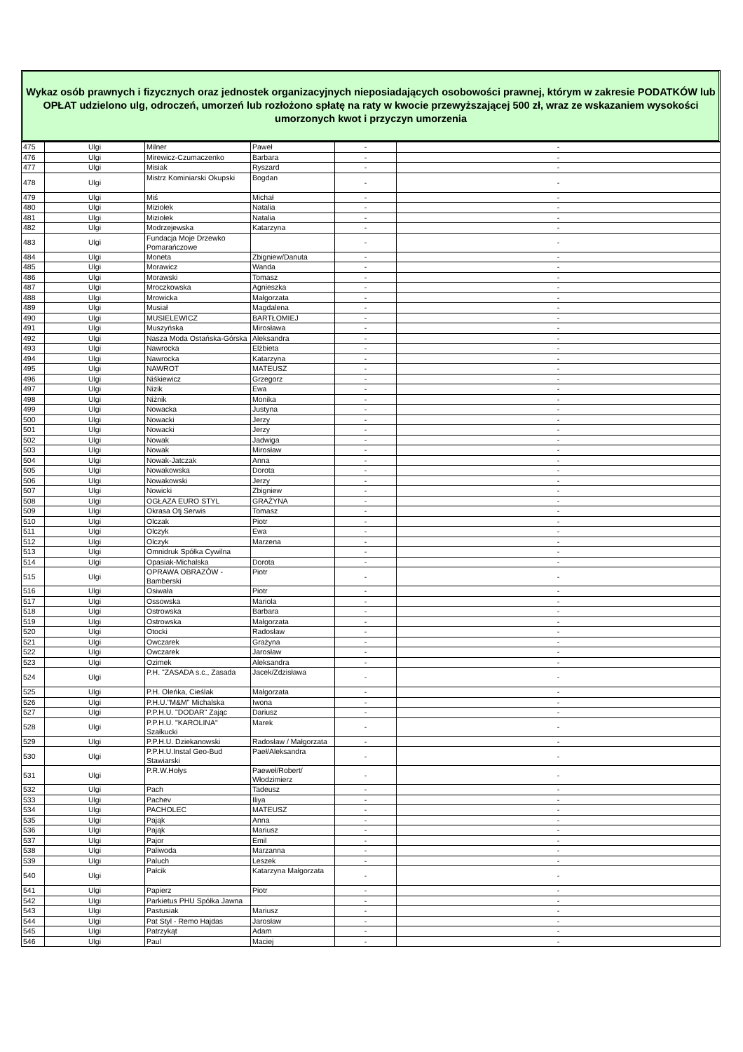Wykaz osób prawnych i fizycznych oraz jednostek organizacyjnych nieposiadających osobowości prawnej, którym w zakresie PODATKÓW lub OPŁAT udzielono ulg, odroczeń, umorzeń lub rozłożono spłatę na raty w kwocie przewyższającej 500 zł, wraz ze wskazaniem wysokości umorzonych kwot i przyczyn umorzenia
| 475 | Ulgi | Milner | Paweł | - | - |
| 476 | Ulgi | Mirewicz-Czumaczenko | Barbara | - | - |
| 477 | Ulgi | Misiak | Ryszard | - | - |
| 478 | Ulgi | Mistrz Kominiarski Okupski | Bogdan | - | - |
| 479 | Ulgi | Miś | Michał | - | - |
| 480 | Ulgi | Miziołek | Natalia | - | - |
| 481 | Ulgi | Miziołek | Natalia | - | - |
| 482 | Ulgi | Modrzejewska | Katarzyna | - | - |
| 483 | Ulgi | Fundacja Moje Drzewko Pomarańczowe | | - | - |
| 484 | Ulgi | Moneta | Zbigniew/Danuta | - | - |
| 485 | Ulgi | Morawicz | Wanda | - | - |
| 486 | Ulgi | Morawski | Tomasz | - | - |
| 487 | Ulgi | Mroczkowska | Agnieszka | - | - |
| 488 | Ulgi | Mrowicka | Małgorzata | - | - |
| 489 | Ulgi | Musiał | Magdalena | - | - |
| 490 | Ulgi | MUSIELEWICZ | BARTŁOMIEJ | - | - |
| 491 | Ulgi | Muszyńska | Mirosława | - | - |
| 492 | Ulgi | Nasza Moda Ostańska-Górska | Aleksandra | - | - |
| 493 | Ulgi | Nawrocka | Elżbieta | - | - |
| 494 | Ulgi | Nawrocka | Katarzyna | - | - |
| 495 | Ulgi | NAWROT | MATEUSZ | - | - |
| 496 | Ulgi | Niśkiewicz | Grzegorz | - | - |
| 497 | Ulgi | Nizik | Ewa | - | - |
| 498 | Ulgi | Niżnik | Monika | - | - |
| 499 | Ulgi | Nowacka | Justyna | - | - |
| 500 | Ulgi | Nowacki | Jerzy | - | - |
| 501 | Ulgi | Nowacki | Jerzy | - | - |
| 502 | Ulgi | Nowak | Jadwiga | - | - |
| 503 | Ulgi | Nowak | Mirosław | - | - |
| 504 | Ulgi | Nowak-Jatczak | Anna | - | - |
| 505 | Ulgi | Nowakowska | Dorota | - | - |
| 506 | Ulgi | Nowakowski | Jerzy | - | - |
| 507 | Ulgi | Nowicki | Zbigniew | - | - |
| 508 | Ulgi | OGŁAZA EURO STYL | GRAŻYNA | - | - |
| 509 | Ulgi | Okrasa Otj Serwis | Tomasz | - | - |
| 510 | Ulgi | Olczak | Piotr | - | - |
| 511 | Ulgi | Olczyk | Ewa | - | - |
| 512 | Ulgi | Olczyk | Marzena | - | - |
| 513 | Ulgi | Omnidruk Spółka Cywilna | | - | - |
| 514 | Ulgi | Opasiak-Michalska | Dorota | - | - |
| 515 | Ulgi | OPRAWA OBRAZÓW - Bamberski | Piotr | - | - |
| 516 | Ulgi | Osiwała | Piotr | - | - |
| 517 | Ulgi | Ossowska | Mariola | - | - |
| 518 | Ulgi | Ostrowska | Barbara | - | - |
| 519 | Ulgi | Ostrowska | Małgorzata | - | - |
| 520 | Ulgi | Otocki | Radosław | - | - |
| 521 | Ulgi | Owczarek | Grażyna | - | - |
| 522 | Ulgi | Owczarek | Jarosław | - | - |
| 523 | Ulgi | Ozimek | Aleksandra | - | - |
| 524 | Ulgi | P.H. "ZASADA s.c., Zasada | Jacek/Zdzisława | - | - |
| 525 | Ulgi | P.H. Oleńka, Cieślak | Małgorzata | - | - |
| 526 | Ulgi | P.H.U."M&M" Michalska | Iwona | - | - |
| 527 | Ulgi | P.P.H.U. "DODAR" Zając | Dariusz | - | - |
| 528 | Ulgi | P.P.H.U. "KAROLINA" Szałkucki | Marek | - | - |
| 529 | Ulgi | P.P.H.U. Dziekanowski | Radosław / Małgorzata | - | - |
| 530 | Ulgi | P.P.H.U.Instal Geo-Bud Stawiarski | Paeł/Aleksandra | - | - |
| 531 | Ulgi | P.R.W.Hołys | Paeweł/Robert/ Włodzimierz | - | - |
| 532 | Ulgi | Pach | Tadeusz | - | - |
| 533 | Ulgi | Pachev | Iliya | - | - |
| 534 | Ulgi | PACHOLEC | MATEUSZ | - | - |
| 535 | Ulgi | Pająk | Anna | - | - |
| 536 | Ulgi | Pająk | Mariusz | - | - |
| 537 | Ulgi | Pajor | Emil | - | - |
| 538 | Ulgi | Paliwoda | Marzanna | - | - |
| 539 | Ulgi | Paluch | Leszek | - | - |
| 540 | Ulgi | Pałcik | Katarzyna Małgorzata | - | - |
| 541 | Ulgi | Papierz | Piotr | - | - |
| 542 | Ulgi | Parkietus PHU Spółka Jawna | | - | - |
| 543 | Ulgi | Pastusiak | Mariusz | - | - |
| 544 | Ulgi | Pat Styl - Remo Hajdas | Jarosław | - | - |
| 545 | Ulgi | Patrzykąt | Adam | - | - |
| 546 | Ulgi | Paul | Maciej | - | - |